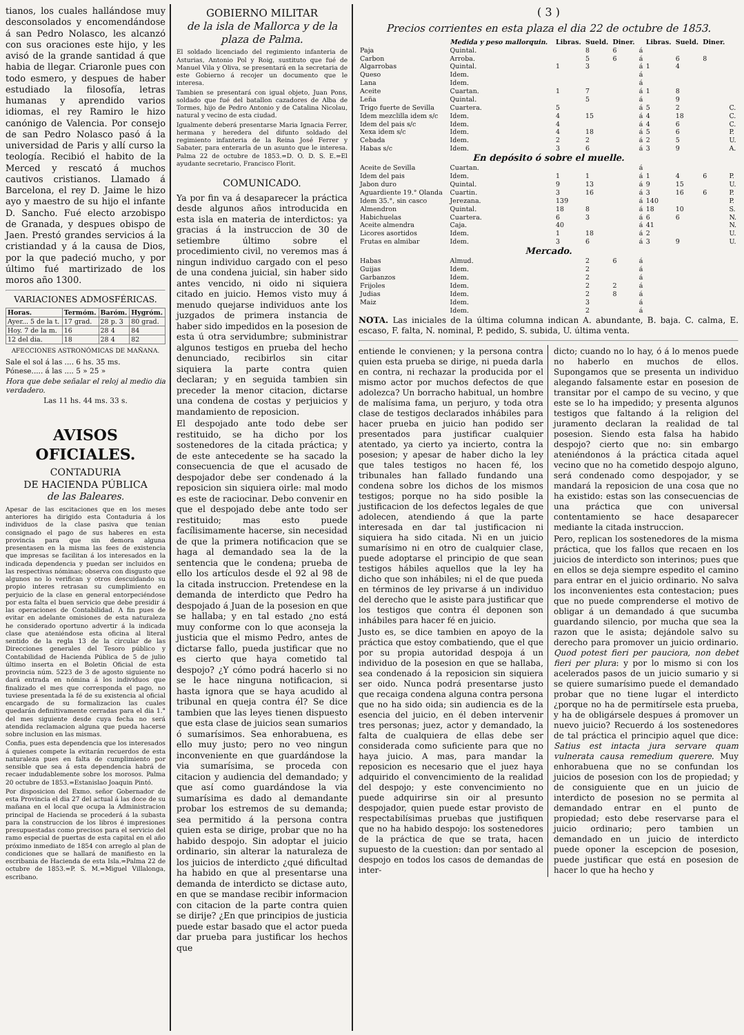tianos, los cuales hallándose muy desconsolados y encomendándose á san Pedro Nolasco, les alcanzó con sus oraciones este hijo, y les avisó de la grande santidad á que habia de llegar. Criaronle pues con todo esmero, y despues de haber estudiado la filosofía, letras humanas y aprendido varios idiomas, el rey Ramiro le hizo canónigo de Valencia. Por consejo de san Pedro Nolasco pasó á la universidad de Paris y allí curso la teología. Recibió el habito de la Merced y rescató á muchos cautivos cristianos. Llamado á Barcelona, el rey D. Jaime le hizo ayo y maestro de su hijo el infante D. Sancho. Fué electo arzobispo de Granada, y despues obispo de Jaen. Prestó grandes servicios á la cristiandad y á la causa de Dios, por la que padeció mucho, y por último fué martirizado de los moros año 1300.
VARIACIONES ADMOSFÉRICAS.
| Horas. | Termóm. | Baróm. | Hygróm. |
| --- | --- | --- | --- |
| Ayer... 5 de la t. | 17 grad. | 28 p. 3 | 80 grad. |
| Hoy. 7 de la m. | 16 | 28 4 | 84 |
| 12 del dia. | 18 | 28 4 | 82 |
AFECCIONES ASTRONÓMICAS DE MAÑANA.
Sale el sol á las .... 6 hs. 35 ms.
Pónese..... á las .... 5 » 25 »
Hora que debe señalar el reloj al medio dia verdadero.
Las 11 hs. 44 ms. 33 s.
AVISOS OFICIALES.
CONTADURIA
DE HACIENDA PÚBLICA
de las Baleares.
Apesar de las escitaciones que en los meses anteriores ha dirigido esta Contaduria á los individuos de la clase pasiva que tenian consignado el pago de sus haberes en esta provincia para que sin demora alguna presentasen en la misma las fees de existencia que impresas se facilitan á los interesados en la indicada dependencia y puedan ser incluidos en las respectivas nóminas; observa con disgusto que algunos no lo verifican y otros descuidando su propio interes retrasan su cumplimiento en perjuicio de la clase en general entorpeciéndose por esta falta el buen servicio que debe presidir á las operaciones de Contabilidad. A fin pues de evitar en adelante omisiones de esta naturaleza he considerado oportuno advertir á la indicada clase que ateniéndose esta oficina al literal sentido de la regla 13 de la circular de las Direcciones generales del Tesoro público y Contabilidad de Hacienda Pública de 5 de julio último inserta en el Boletin Oficial de esta provincia núm. 5223 de 3 de agosto siguiente no dará entrada en nómina á los individuos que finalizado el mes que corresponda el pago, no tuviese presentada la fé de su existencia al oficial encargado de su formalizacion las cuales quedarán definitivamente cerradas para el dia 1.° del mes siguiente desde cuya fecha no será atendida reclamacion alguna que pueda hacerse sobre inclusion en las mismas.
Confia, pues esta dependencia que los interesados á quienes compete la evitarán recuerdos de esta naturaleza pues en falta de cumplimiento por sensible que sea á esta dependencia habrá de recaer indudablemente sobre los morosos. Palma 20 octubre de 1853.=Estanislao Joaquin Pintó.
Por disposicion del Exmo. señor Gobernador de esta Provincia el dia 27 del actual á las doce de su mañana en el local que ocupa la Administracion principal de Hacienda se procederá á la subasta para la construccion de los libros é impresiones presupuestadas como precisos para el servicio del ramo especial de puertas de esta capital en el año próximo inmediato de 1854 con arreglo al plan de condiciones que se hallará de manifiesto en la escribania de Hacienda de esta Isla.=Palma 22 de octubre de 1853.=P. S. M.=Miguel Villalonga, escribano.
GOBIERNO MILITAR
de la isla de Mallorca y de la plaza de Palma.
El soldado licenciado del regimiento infanteria de Asturias, Antonio Pol y Roig, sustituto que fué de Manuel Vila y Oliva, se presentará en la secretaria de este Gobierno á recojer un documento que le interesa.
Tambien se presentará con igual objeto, Juan Pons, soldado que fué del batallon cazadores de Alba de Tormes, hijo de Pedro Antonio y de Catalina Nicolau, natural y vecino de esta ciudad.
Igualmente deberá presentarse Maria Ignacia Ferrer, hermana y heredera del difunto soldado del regimiento infanteria de la Reina José Ferrer y Sabater, para enterarla de un asunto que le interesa. Palma 22 de octubre de 1853.=D. O. D. S. E.=El ayudante secretario, Francisco Florit.
COMUNICADO.
Ya por fin va á desaparecer la práctica desde algunos años introducida en esta isla en materia de interdictos: ya gracias á la instruccion de 30 de setiembre último sobre el procedimiento civil, no veremos mas á ningun individuo cargado con el peso de una condena juicial, sin haber sido antes vencido, ni oido ni siquiera citado en juicio. Hemos visto muy á menudo quejarse individuos ante los juzgados de primera instancia de haber sido impedidos en la posesion de esta ú otra servidumbre; subministrar algunos testigos en prueba del hecho denunciado, recibirlos sin citar siquiera la parte contra quien declaran; y en seguida tambien sin preceder la menor citacion, dictarse una condena de costas y perjuicios y mandamiento de reposicion.
El despojado ante todo debe ser restituido, se ha dicho por los sostenedores de la citada práctica; y de este antecedente se ha sacado la consecuencia de que el acusado de despojador debe ser condenado á la reposicion sin siquiera oirle: mal modo es este de raciocinar. Debo convenir en que el despojado debe ante todo ser restituido; mas esto puede facílisimamente hacerse, sin necesidad de que la primera notificacion que se haga al demandado sea la de la sentencia que le condena; prueba de ello los artículos desde el 92 al 98 de la citada instruccion. Pretendese en la demanda de interdicto que Pedro ha despojado á Juan de la posesion en que se hallaba; y en tal estado ¿no está muy conforme con lo que aconseja la justicia que el mismo Pedro, antes de dictarse fallo, pueda justificar que no es cierto que haya cometido tal despojo? ¿Y cómo podrá hacerlo si no se le hace ninguna notificacion, si hasta ignora que se haya acudido al tribunal en queja contra él? Se dice tambien que las leyes tienen dispuesto que esta clase de juicios sean sumarios ó sumarísimos. Sea enhorabuena, es ello muy justo; pero no veo ningun inconveniente en que guardándose la via sumarísima, se proceda con citacion y audiencia del demandado; y que así como guardándose la via sumarísima es dado al demandante probar los estremos de su demanda; sea permitido á la persona contra quien esta se dirige, probar que no ha habido despojo. Sin adoptar el juicio ordinario, sin alterar la naturaleza de los juicios de interdicto ¿qué dificultad ha habido en que al presentarse una demanda de interdicto se dictase auto, en que se mandase recibir informacion con citacion de la parte contra quien se dirije? ¿En que principios de justicia puede estar basado que el actor pueda dar prueba para justificar los hechos que
( 3 )
Precios corrientes en esta plaza el dia 22 de octubre de 1853.
| | Medida y peso mallorquin. | Libras. | Sueld. | Diner. | | Libras. | Sueld. | Diner. | |
| --- | --- | --- | --- | --- | --- | --- | --- | --- | --- |
| Paja | Quintal. | | 8 | 6 | á | | | | |
| Carbon | Arroba. | | 5 | 6 | á | | 6 | 8 | |
| Algarrobas | Quintal. | 1 | 3 | | á | 1 | 4 | | |
| Queso | Idem. | | | | á | | | | |
| Lana | Idem. | | | | á | | | | |
| Aceite | Cuartan. | 1 | 7 | | á | 1 | 8 | | |
| Leña | Quintal. | | 5 | | á | | 9 | | |
| Trigo fuerte de Sevilla | Cuartera. | 5 | | | á | 5 | 2 | | C. |
| Idem mezclilla idem s/c | Idem. | 4 | 15 | | á | 4 | 18 | | C. |
| Idem del pais s/c | Idem. | 4 | | | á | 4 | 6 | | C. |
| Xexa idem s/c | Idem. | 4 | 18 | | á | 5 | 6 | | P. |
| Cebada | Idem. | 2 | 2 | | á | 2 | 5 | | U. |
| Habas s/c | Idem. | 3 | 6 | | á | 3 | 9 | | A. |
| En depósito ó sobre el muelle. | | | | | | | | | |
| Aceite de Sevilla | Cuartan. | | | | á | | | | |
| Idem del pais | Idem. | 1 | 1 | | á | 1 | 4 | 6 | P. |
| Jabon duro | Quintal. | 9 | 13 | | á | 9 | 15 | | U. |
| Aguardiente 19.° Olanda | Cuartin. | 3 | 16 | | á | 3 | 16 | 6 | P. |
| Idem 35.°, sin casco | Jerezana. | 139 | | | á | 140 | | | P. |
| Almendron | Quintal. | 18 | 8 | | á | 18 | 10 | | S. |
| Habichuelas | Cuartera. | 6 | 3 | | á | 6 | 6 | | N. |
| Aceite almendra | Caja. | 40 | | | á | 41 | | | N. |
| Licores asortidos | Idem. | 1 | 18 | | á | 2 | | | U. |
| Frutas en almibar | Idem. | 3 | 6 | | á | 3 | 9 | | U. |
| Mercado. | | | | | | | | | |
| Habas | Almud. | | 2 | 6 | á | | | | |
| Guijas | Idem. | | 2 | | á | | | | |
| Garbanzos | Idem. | | 2 | | á | | | | |
| Frijoles | Idem. | | 2 | 2 | á | | | | |
| Judias | Idem. | | 2 | 8 | á | | | | |
| Maiz | Idem. | | 3 | | á | | | | |
| | Idem. | | 2 | | á | | | | |
NOTA. Las iniciales de la última columna indican A. abundante, B. baja. C. calma, E. escaso, F. falta, N. nominal, P. pedido, S. subida, U. última venta.
entiende le convienen; y la persona contra quien esta prueba se dirige, ni pueda darla en contra, ni rechazar la producida por el mismo actor por muchos defectos de que adolezca? Un borracho habitual, un hombre de malísima fama, un perjuro, y toda otra clase de testigos declarados inhábiles para hacer prueba en juicio han podido ser presentados para justificar cualquier atentado, ya cierto ya incierto, contra la posesion; y apesar de haber dicho la ley que tales testigos no hacen fé, los tribunales han fallado fundando una condena sobre los dichos de los mismos testigos; porque no ha sido posible la justificacion de los defectos legales de que adolecen, atendiendo á que la parte interesada en dar tal justificacion ni siquiera ha sido citada. Ni en un juicio sumarísimo ni en otro de cualquier clase, puede adoptarse el principio de que sean testigos hábiles aquellos que la ley ha dicho que son inhábiles; ni el de que pueda en términos de ley privarse á un individuo del derecho que le asiste para justificar que los testigos que contra él deponen son inhábiles para hacer fé en juicio.
Justo es, se dice tambien en apoyo de la práctica que estoy combatiendo, que el que por su propia autoridad despoja á un individuo de la posesion en que se hallaba, sea condenado á la reposicion sin siquiera ser oido. Nunca podrá presentarse justo que recaiga condena alguna contra persona que no ha sido oida; sin audiencia es de la esencia del juicio, en él deben intervenir tres personas; juez, actor y demandado, la falta de cualquiera de ellas debe ser considerada como suficiente para que no haya juicio. A mas, para mandar la reposicion es necesario que el juez haya adquirido el convencimiento de la realidad del despojo; y este convencimiento no puede adquirirse sin oir al presunto despojador, quien puede estar provisto de respectabilísimas pruebas que justifiquen que no ha habido despojo: los sostenedores de la práctica de que se trata, hacen supuesto de la cuestion: dan por sentado al despojo en todos los casos de demandas de inter-
dicto; cuando no lo hay, ó á lo menos puede no haberlo en muchos de ellos. Supongamos que se presenta un individuo alegando falsamente estar en posesion de transitar por el campo de su vecino, y que este se lo ha impedido; y presenta algunos testigos que faltando á la religion del juramento declaran la realidad de tal posesion. Siendo esta falsa ha habido despojo? cierto que no: sin embargo ateniéndonos á la práctica citada aquel vecino que no ha cometido despojo alguno, será condenado como despojador, y se mandará la reposicion de una cosa que no ha existido: estas son las consecuencias de una práctica que con universal contentamiento se hace desaparecer mediante la citada instruccion.
Pero, replican los sostenedores de la misma práctica, que los fallos que recaen en los juicios de interdicto son interinos; pues que en ellos se deja siempre espedito el camino para entrar en el juicio ordinario. No salva los inconvenientes esta contestacion; pues que no puede comprenderse el motivo de obligar á un demandado á que sucumba guardando silencio, por mucha que sea la razon que le asista; dejándole salvo su derecho para promover un juicio ordinario. Quod potest fieri per pauciora, non debet fieri per plura: y por lo mismo si con los acelerados pasos de un juicio sumario y si se quiere sumarísimo puede el demandado probar que no tiene lugar el interdicto ¿porque no ha de permitírsele esta prueba, y ha de obligársele despues á promover un nuevo juicio? Recuerdo á los sostenedores de tal práctica el principio aquel que dice: Satius est intacta jura servare quam vulnerata causa remedium querere. Muy enhorabuena que no se confundan los juicios de posesion con los de propiedad; y de consiguiente que en un juicio de interdicto de posesion no se permita al demandado entrar en el punto de propiedad; esto debe reservarse para el juicio ordinario; pero tambien un demandado en un juicio de interdicto puede oponer la escepcion de posesion, puede justificar que está en posesion de hacer lo que ha hecho y